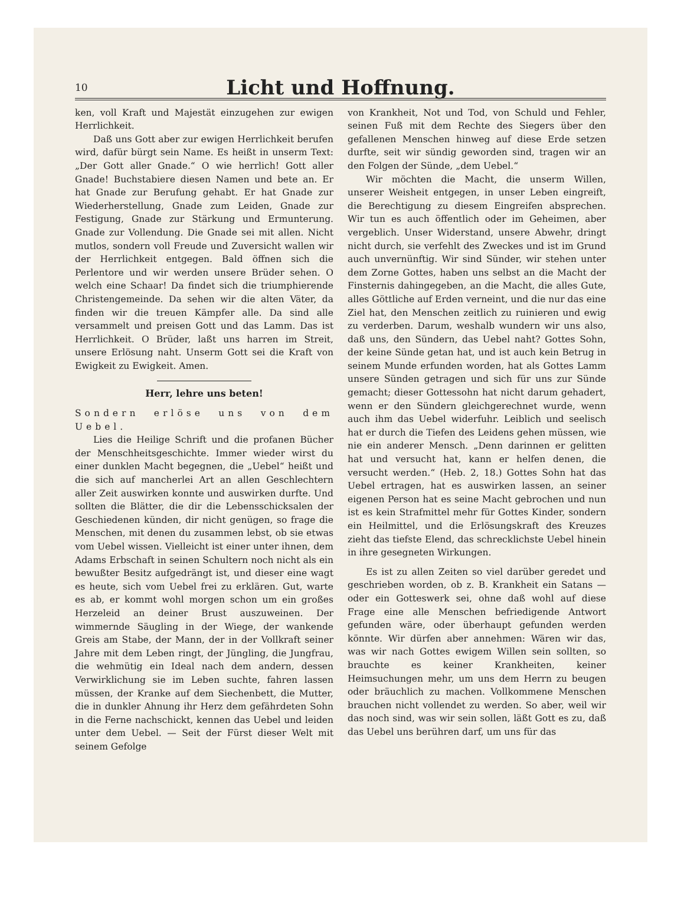10
Licht und Hoffnung.
ken, voll Kraft und Majestät einzugehen zur ewigen Herrlichkeit.
Daß uns Gott aber zur ewigen Herrlichkeit berufen wird, dafür bürgt sein Name. Es heißt in unserm Text: „Der Gott aller Gnade.“ O wie herrlich! Gott aller Gnade! Buchstabiere diesen Namen und bete an. Er hat Gnade zur Berufung gehabt. Er hat Gnade zur Wiederherstellung, Gnade zum Leiden, Gnade zur Festigung, Gnade zur Stärkung und Ermunterung. Gnade zur Vollendung. Die Gnade sei mit allen. Nicht mutlos, sondern voll Freude und Zuversicht wallen wir der Herrlichkeit entgegen. Bald öffnen sich die Perlentore und wir werden unsere Brüder sehen. O welch eine Schaar! Da findet sich die triumphierende Christengemeinde. Da sehen wir die alten Väter, da finden wir die treuen Kämpfer alle. Da sind alle versammelt und preisen Gott und das Lamm. Das ist Herrlichkeit. O Brüder, laßt uns harren im Streit, unsere Erlösung naht. Unserm Gott sei die Kraft von Ewigkeit zu Ewigkeit. Amen.
Herr, lehre uns beten!
Sondern erlöse uns von dem Uebel.
Lies die Heilige Schrift und die profanen Bücher der Menschheitsgeschichte. Immer wieder wirst du einer dunklen Macht begegnen, die „Uebel“ heißt und die sich auf mancherlei Art an allen Geschlechtern aller Zeit auswirken konnte und auswirken durfte. Und sollten die Blätter, die dir die Lebensschicksalen der Geschiedenen künden, dir nicht genügen, so frage die Menschen, mit denen du zusammen lebst, ob sie etwas vom Uebel wissen. Vielleicht ist einer unter ihnen, dem Adams Erbschaft in seinen Schultern noch nicht als ein bewußter Besitz aufgedrängt ist, und dieser eine wagt es heute, sich vom Uebel frei zu erklären. Gut, warte es ab, er kommt wohl morgen schon um ein großes Herzeleid an deiner Brust auszuweinen. Der wimmernde Säugling in der Wiege, der wankende Greis am Stabe, der Mann, der in der Vollkraft seiner Jahre mit dem Leben ringt, der Jüngling, die Jungfrau, die wehmütig ein Ideal nach dem andern, dessen Verwirklichung sie im Leben suchte, fahren lassen müssen, der Kranke auf dem Siechenbett, die Mutter, die in dunkler Ahnung ihr Herz dem gefährdeten Sohn in die Ferne nachschickt, kennen das Uebel und leiden unter dem Uebel. — Seit der Fürst dieser Welt mit seinem Gefolge
von Krankheit, Not und Tod, von Schuld und Fehler, seinen Fuß mit dem Rechte des Siegers über den gefallenen Menschen hinweg auf diese Erde setzen durfte, seit wir sündig geworden sind, tragen wir an den Folgen der Sünde, „dem Uebel.“
Wir möchten die Macht, die unserm Willen, unserer Weisheit entgegen, in unser Leben eingreift, die Berechtigung zu diesem Eingreifen absprechen. Wir tun es auch öffentlich oder im Geheimen, aber vergeblich. Unser Widerstand, unsere Abwehr, dringt nicht durch, sie verfehlt des Zweckes und ist im Grund auch unvernünftig. Wir sind Sünder, wir stehen unter dem Zorne Gottes, haben uns selbst an die Macht der Finsternis dahingegeben, an die Macht, die alles Gute, alles Göttliche auf Erden verneint, und die nur das eine Ziel hat, den Menschen zeitlich zu ruinieren und ewig zu verderben. Darum, weshalb wundern wir uns also, daß uns, den Sündern, das Uebel naht? Gottes Sohn, der keine Sünde getan hat, und ist auch kein Betrug in seinem Munde erfunden worden, hat als Gottes Lamm unsere Sünden getragen und sich für uns zur Sünde gemacht; dieser Gottessohn hat nicht darum gehadert, wenn er den Sündern gleichgerechnet wurde, wenn auch ihm das Uebel widerfuhr. Leiblich und seelisch hat er durch die Tiefen des Leidens gehen müssen, wie nie ein anderer Mensch. „Denn darinnen er gelitten hat und versucht hat, kann er helfen denen, die versucht werden.“ (Heb. 2, 18.) Gottes Sohn hat das Uebel ertragen, hat es auswirken lassen, an seiner eigenen Person hat es seine Macht gebrochen und nun ist es kein Strafmittel mehr für Gottes Kinder, sondern ein Heilmittel, und die Erlösungskraft des Kreuzes zieht das tiefste Elend, das schrecklichste Uebel hinein in ihre gesegneten Wirkungen.
Es ist zu allen Zeiten so viel darüber geredet und geschrieben worden, ob z. B. Krankheit ein Satans — oder ein Gotteswerk sei, ohne daß wohl auf diese Frage eine alle Menschen befriedigende Antwort gefunden wäre, oder überhaupt gefunden werden könnte. Wir dürfen aber annehmen: Wären wir das, was wir nach Gottes ewigem Willen sein sollten, so brauchte es keiner Krankheiten, keiner Heimsuchungen mehr, um uns dem Herrn zu beugen oder bräuchlich zu machen. Vollkommene Menschen brauchen nicht vollendet zu werden. So aber, weil wir das noch sind, was wir sein sollen, läßt Gott es zu, daß das Uebel uns berühren darf, um uns für das